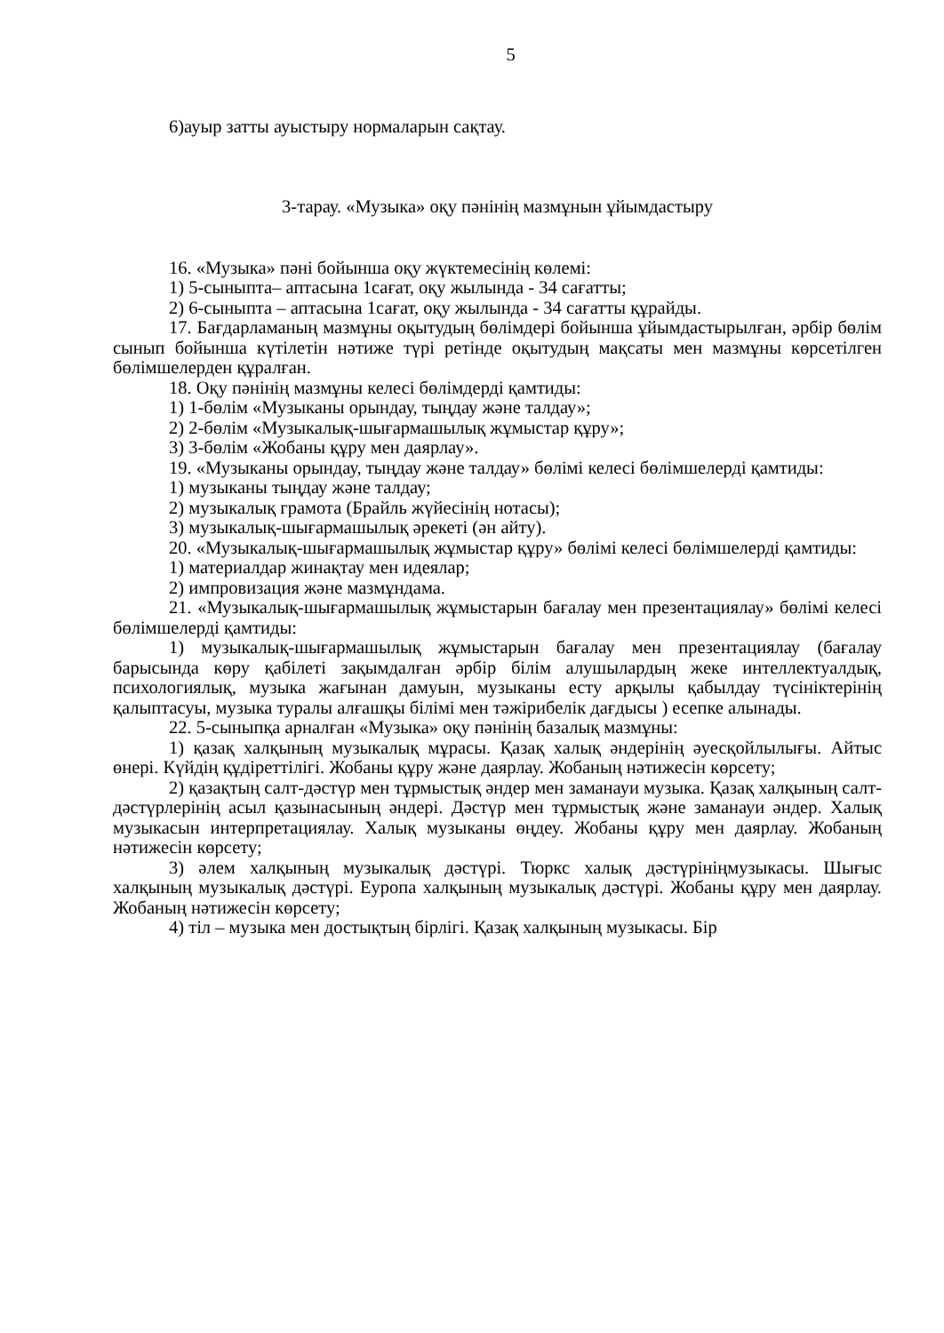5
6)ауыр затты ауыстыру нормаларын сақтау.
3-тарау. «Музыка» оқу пәнінің мазмұнын ұйымдастыру
16. «Музыка» пәні бойынша оқу жүктемесінің көлемі:
1) 5-сыныпта– аптасына 1сағат, оқу жылында - 34 сағатты;
2) 6-сыныпта – аптасына 1сағат, оқу жылында - 34 сағатты құрайды.
17. Бағдарламаның мазмұны оқытудың бөлімдері бойынша ұйымдастырылған, әрбір бөлім сынып бойынша күтілетін нәтиже түрі ретінде оқытудың мақсаты мен мазмұны көрсетілген бөлімшелерден құралған.
18. Оқу пәнінің мазмұны келесі бөлімдерді қамтиды:
1) 1-бөлім «Музыканы орындау, тыңдау және талдау»;
2) 2-бөлім «Музыкалық-шығармашылық жұмыстар құру»;
3) 3-бөлім «Жобаны құру мен даярлау».
19. «Музыканы орындау, тыңдау және талдау» бөлімі келесі бөлімшелерді қамтиды:
1) музыканы тыңдау және талдау;
2) музыкалық грамота (Брайль жүйесінің нотасы);
3) музыкалық-шығармашылық әрекеті (ән айту).
20. «Музыкалық-шығармашылық жұмыстар құру» бөлімі келесі бөлімшелерді қамтиды:
1) материалдар жинақтау мен идеялар;
2) импровизация және мазмұндама.
21. «Музыкалық-шығармашылық жұмыстарын бағалау мен презентациялау» бөлімі келесі бөлімшелерді қамтиды:
1) музыкалық-шығармашылық жұмыстарын бағалау мен презентациялау (бағалау барысында көру қабілеті зақымдалған әрбір білім алушылардың жеке интеллектуалдық, психологиялық, музыка жағынан дамуын, музыканы есту арқылы қабылдау түсініктерінің қалыптасуы, музыка туралы алғашқы білімі мен тәжірибелік дағдысы ) есепке алынады.
22. 5-сыныпқа арналған «Музыка» оқу пәнінің базалық мазмұны:
1) қазақ халқының музыкалық мұрасы. Қазақ халық әндерінің әуесқойлылығы. Айтыс өнері. Күйдің құдіреттілігі. Жобаны құру және даярлау. Жобаның нәтижесін көрсету;
2) қазақтың салт-дәстүр мен тұрмыстық әндер мен заманауи музыка. Қазақ халқының салт-дәстүрлерінің асыл қазынасының әндері. Дәстүр мен тұрмыстық және заманауи әндер. Халық музыкасын интерпретациялау. Халық музыканы өңдеу. Жобаны құру мен даярлау. Жобаның нәтижесін көрсету;
3) әлем халқының музыкалық дәстүрі. Тюркс халық дәстүрініңмузыкасы. Шығыс халқының музыкалық дәстүрі. Еуропа халқының музыкалық дәстүрі. Жобаны құру мен даярлау. Жобаның нәтижесін көрсету;
4) тіл – музыка мен достықтың бірлігі. Қазақ халқының музыкасы. Бір